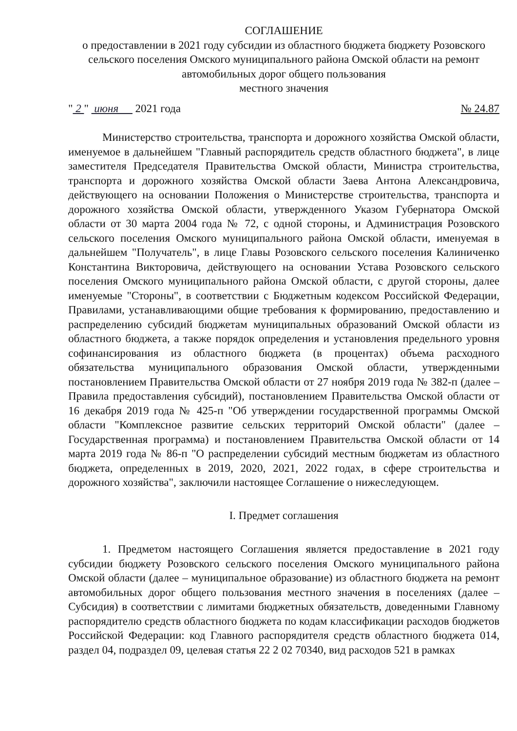СОГЛАШЕНИЕ
о предоставлении в 2021 году субсидии из областного бюджета бюджету Розовского сельского поселения Омского муниципального района Омской области на ремонт автомобильных дорог общего пользования
местного значения
" 2 " июня 2021 года № 24.87
Министерство строительства, транспорта и дорожного хозяйства Омской области, именуемое в дальнейшем "Главный распорядитель средств областного бюджета", в лице заместителя Председателя Правительства Омской области, Министра строительства, транспорта и дорожного хозяйства Омской области Заева Антона Александровича, действующего на основании Положения о Министерстве строительства, транспорта и дорожного хозяйства Омской области, утвержденного Указом Губернатора Омской области от 30 марта 2004 года № 72, с одной стороны, и Администрация Розовского сельского поселения Омского муниципального района Омской области, именуемая в дальнейшем "Получатель", в лице Главы Розовского сельского поселения Калиниченко Константина Викторовича, действующего на основании Устава Розовского сельского поселения Омского муниципального района Омской области, с другой стороны, далее именуемые "Стороны", в соответствии с Бюджетным кодексом Российской Федерации, Правилами, устанавливающими общие требования к формированию, предоставлению и распределению субсидий бюджетам муниципальных образований Омской области из областного бюджета, а также порядок определения и установления предельного уровня софинансирования из областного бюджета (в процентах) объема расходного обязательства муниципального образования Омской области, утвержденными постановлением Правительства Омской области от 27 ноября 2019 года № 382-п (далее – Правила предоставления субсидий), постановлением Правительства Омской области от 16 декабря 2019 года № 425-п "Об утверждении государственной программы Омской области "Комплексное развитие сельских территорий Омской области" (далее – Государственная программа) и постановлением Правительства Омской области от 14 марта 2019 года № 86-п "О распределении субсидий местным бюджетам из областного бюджета, определенных в 2019, 2020, 2021, 2022 годах, в сфере строительства и дорожного хозяйства", заключили настоящее Соглашение о нижеследующем.
I. Предмет соглашения
1. Предметом настоящего Соглашения является предоставление в 2021 году субсидии бюджету Розовского сельского поселения Омского муниципального района Омской области (далее – муниципальное образование) из областного бюджета на ремонт автомобильных дорог общего пользования местного значения в поселениях (далее – Субсидия) в соответствии с лимитами бюджетных обязательств, доведенными Главному распорядителю средств областного бюджета по кодам классификации расходов бюджетов Российской Федерации: код Главного распорядителя средств областного бюджета 014, раздел 04, подраздел 09, целевая статья 22 2 02 70340, вид расходов 521 в рамках